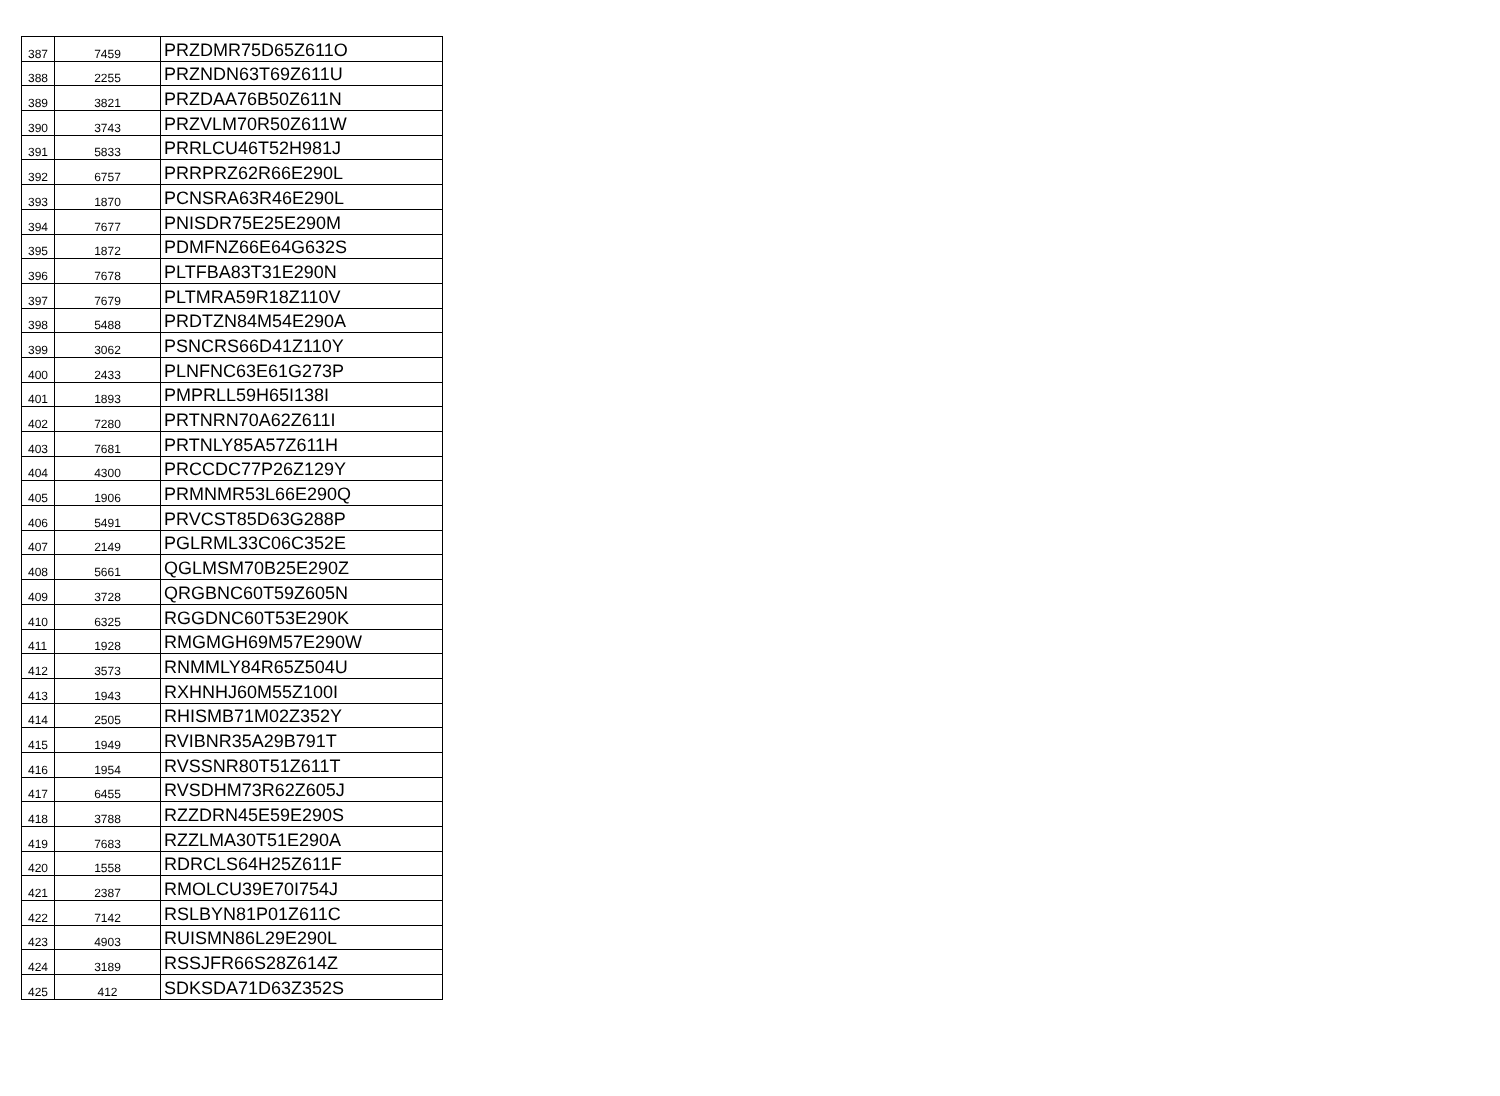| 387 | 7459 | PRZDMR75D65Z611O |
| 388 | 2255 | PRZNDN63T69Z611U |
| 389 | 3821 | PRZDAA76B50Z611N |
| 390 | 3743 | PRZVLM70R50Z611W |
| 391 | 5833 | PRRLCU46T52H981J |
| 392 | 6757 | PRRPRZ62R66E290L |
| 393 | 1870 | PCNSRA63R46E290L |
| 394 | 7677 | PNISDR75E25E290M |
| 395 | 1872 | PDMFNZ66E64G632S |
| 396 | 7678 | PLTFBA83T31E290N |
| 397 | 7679 | PLTMRA59R18Z110V |
| 398 | 5488 | PRDTZN84M54E290A |
| 399 | 3062 | PSNCRS66D41Z110Y |
| 400 | 2433 | PLNFNC63E61G273P |
| 401 | 1893 | PMPRLL59H65I138I |
| 402 | 7280 | PRTNRN70A62Z611I |
| 403 | 7681 | PRTNLY85A57Z611H |
| 404 | 4300 | PRCCDC77P26Z129Y |
| 405 | 1906 | PRMNMR53L66E290Q |
| 406 | 5491 | PRVCST85D63G288P |
| 407 | 2149 | PGLRML33C06C352E |
| 408 | 5661 | QGLMSM70B25E290Z |
| 409 | 3728 | QRGBNC60T59Z605N |
| 410 | 6325 | RGGDNC60T53E290K |
| 411 | 1928 | RMGMGH69M57E290W |
| 412 | 3573 | RNMMLY84R65Z504U |
| 413 | 1943 | RXHNHJ60M55Z100I |
| 414 | 2505 | RHISMB71M02Z352Y |
| 415 | 1949 | RVIBNR35A29B791T |
| 416 | 1954 | RVSSNR80T51Z611T |
| 417 | 6455 | RVSDHM73R62Z605J |
| 418 | 3788 | RZZDRN45E59E290S |
| 419 | 7683 | RZZLMA30T51E290A |
| 420 | 1558 | RDRCLS64H25Z611F |
| 421 | 2387 | RMOLCU39E70I754J |
| 422 | 7142 | RSLBYN81P01Z611C |
| 423 | 4903 | RUISMN86L29E290L |
| 424 | 3189 | RSSJFR66S28Z614Z |
| 425 | 412 | SDKSDA71D63Z352S |